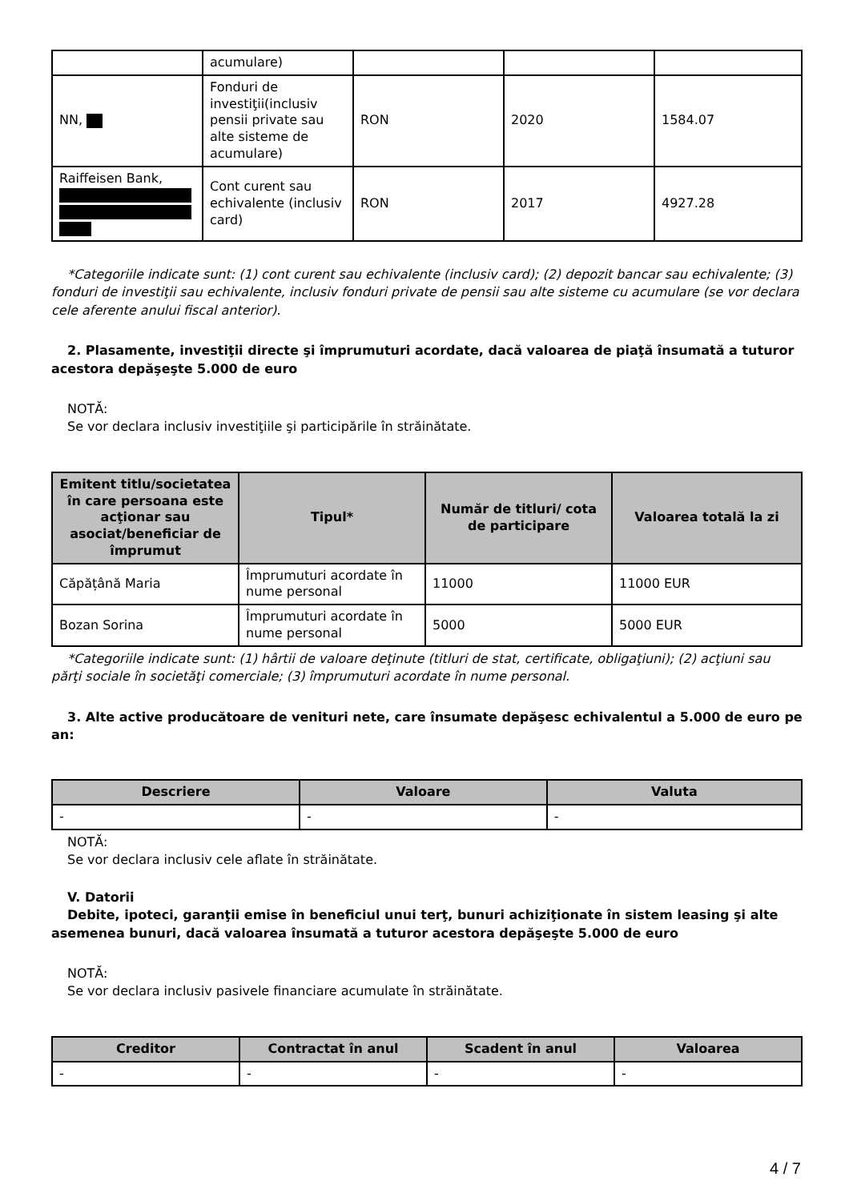| | acumulare) | | | |
| NN, | Fonduri de investiţii(inclusiv pensii private sau alte sisteme de acumulare) | RON | 2020 | 1584.07 |
| Raiffeisen Bank, | Cont curent sau echivalente (inclusiv card) | RON | 2017 | 4927.28 |
*Categoriile indicate sunt: (1) cont curent sau echivalente (inclusiv card); (2) depozit bancar sau echivalente; (3) fonduri de investiţii sau echivalente, inclusiv fonduri private de pensii sau alte sisteme cu acumulare (se vor declara cele aferente anului fiscal anterior).
2. Plasamente, investiţii directe şi împrumuturi acordate, dacă valoarea de piaţă însumată a tuturor acestora depăşeşte 5.000 de euro
NOTĂ:
Se vor declara inclusiv investiţiile şi participările în străinătate.
| Emitent titlu/societatea în care persoana este acţionar sau asociat/beneficiar de împrumut | Tipul* | Număr de titluri/ cota de participare | Valoarea totală la zi |
| --- | --- | --- | --- |
| Căpățână Maria | Împrumuturi acordate în nume personal | 11000 | 11000 EUR |
| Bozan Sorina | Împrumuturi acordate în nume personal | 5000 | 5000 EUR |
*Categoriile indicate sunt: (1) hârtii de valoare deţinute (titluri de stat, certificate, obligaţiuni); (2) acţiuni sau părţi sociale în societăţi comerciale; (3) împrumuturi acordate în nume personal.
3. Alte active producătoare de venituri nete, care însumate depăşesc echivalentul a 5.000 de euro pe an:
| Descriere | Valoare | Valuta |
| --- | --- | --- |
| - | - | - |
NOTĂ:
Se vor declara inclusiv cele aflate în străinătate.
V. Datorii
Debite, ipoteci, garanţii emise în beneficiul unui terţ, bunuri achiziţionate în sistem leasing şi alte asemenea bunuri, dacă valoarea însumată a tuturor acestora depăşeşte 5.000 de euro
NOTĂ:
Se vor declara inclusiv pasivele financiare acumulate în străinătate.
| Creditor | Contractat în anul | Scadent în anul | Valoarea |
| --- | --- | --- | --- |
| - | - | - | - |
4 / 7